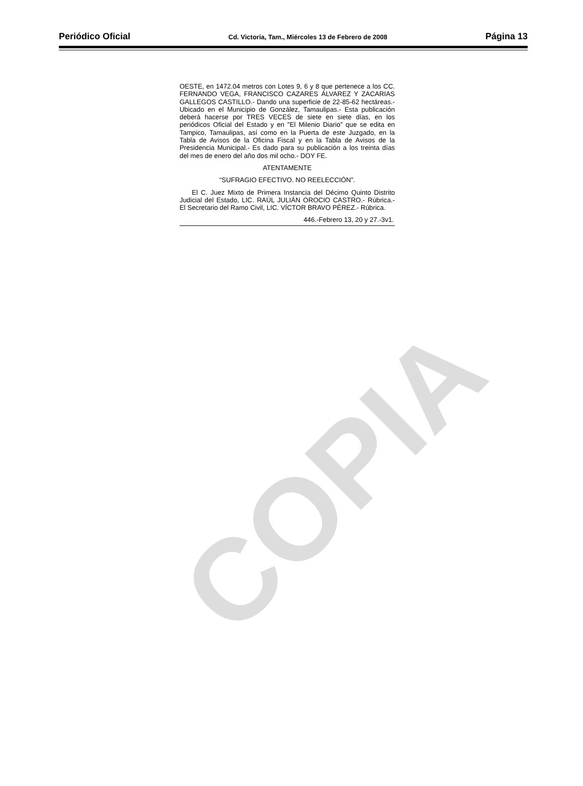COPIA
Periódico Oficial Cd. Victoria, Tam., Miércoles 13 de Febrero de 2008 Página 13
OESTE, en 1472.04 metros con Lotes 9, 6 y 8 que pertenece a los CC. FERNANDO VEGA, FRANCISCO CAZARES ÁLVAREZ Y ZACARIAS GALLEGOS CASTILLO.- Dando una superficie de 22-85-62 hectáreas.- Ubicado en el Municipio de González, Tamaulipas.- Esta publicación deberá hacerse por TRES VECES de siete en siete días, en los periódicos Oficial del Estado y en "El Milenio Diario” que se edita en Tampico, Tamaulipas, así como en la Puerta de este Juzgado, en la Tabla de Avisos de la Oficina Fiscal y en la Tabla de Avisos de la Presidencia Municipal.- Es dado para su publicación a los treinta días del mes de enero del año dos mil ocho.- DOY FE.
ATENTAMENTE
“SUFRAGIO EFECTIVO. NO REELECCIÓN”.
El C. Juez Mixto de Primera Instancia del Décimo Quinto Distrito Judicial del Estado, LIC. RAÚL JULIÁN OROCIO CASTRO.- Rúbrica.- El Secretario del Ramo Civil, LIC. VÍCTOR BRAVO PÉREZ.- Rúbrica.
446.-Febrero 13, 20 y 27.-3v1.